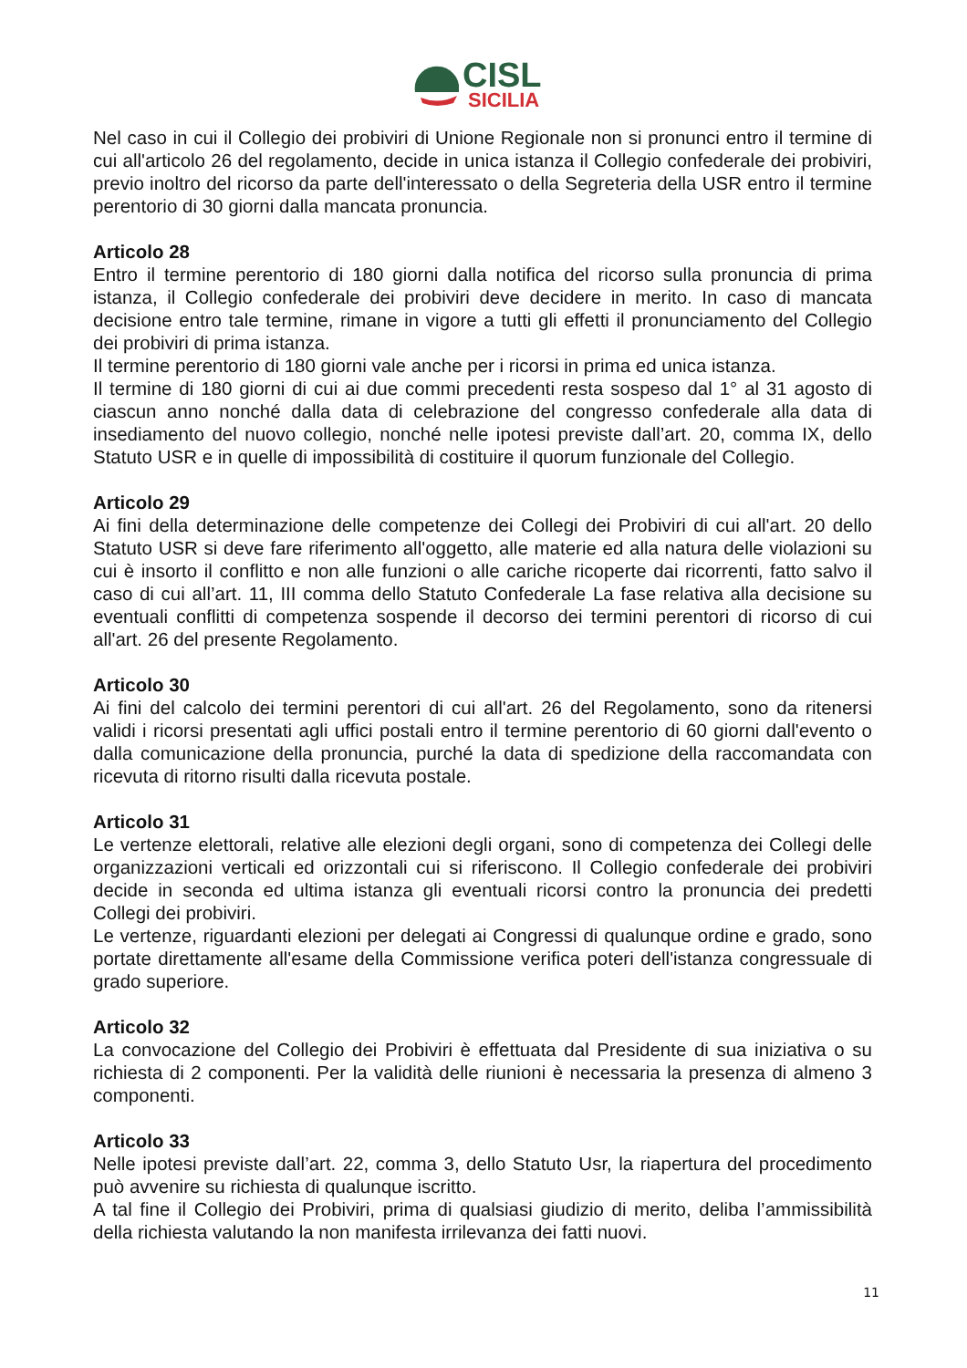CISL
SICILIA
Nel caso in cui il Collegio dei probiviri di Unione Regionale non si pronunci entro il termine di cui all'articolo 26 del regolamento, decide in unica istanza il Collegio confederale dei probiviri, previo inoltro del ricorso da parte dell'interessato o della Segreteria della USR entro il termine perentorio di 30 giorni dalla mancata pronuncia.
Articolo 28
Entro il termine perentorio di 180 giorni dalla notifica del ricorso sulla pronuncia di prima istanza, il Collegio confederale dei probiviri deve decidere in merito. In caso di mancata decisione entro tale termine, rimane in vigore a tutti gli effetti il pronunciamento del Collegio dei probiviri di prima istanza.
Il termine perentorio di 180 giorni vale anche per i ricorsi in prima ed unica istanza.
Il termine di 180 giorni di cui ai due commi precedenti resta sospeso dal 1° al 31 agosto di ciascun anno nonché dalla data di celebrazione del congresso confederale alla data di insediamento del nuovo collegio, nonché nelle ipotesi previste dall’art. 20, comma IX, dello Statuto USR e in quelle di impossibilità di costituire il quorum funzionale del Collegio.
Articolo 29
Ai fini della determinazione delle competenze dei Collegi dei Probiviri di cui all'art. 20 dello Statuto USR si deve fare riferimento all'oggetto, alle materie ed alla natura delle violazioni su cui è insorto il conflitto e non alle funzioni o alle cariche ricoperte dai ricorrenti, fatto salvo il caso di cui all’art. 11, III comma dello Statuto Confederale La fase relativa alla decisione su eventuali conflitti di competenza sospende il decorso dei termini perentori di ricorso di cui all'art. 26 del presente Regolamento.
Articolo 30
Ai fini del calcolo dei termini perentori di cui all'art. 26 del Regolamento, sono da ritenersi validi i ricorsi presentati agli uffici postali entro il termine perentorio di 60 giorni dall'evento o dalla comunicazione della pronuncia, purché la data di spedizione della raccomandata con ricevuta di ritorno risulti dalla ricevuta postale.
Articolo 31
Le vertenze elettorali, relative alle elezioni degli organi, sono di competenza dei Collegi delle organizzazioni verticali ed orizzontali cui si riferiscono. Il Collegio confederale dei probiviri decide in seconda ed ultima istanza gli eventuali ricorsi contro la pronuncia dei predetti Collegi dei probiviri.
Le vertenze, riguardanti elezioni per delegati ai Congressi di qualunque ordine e grado, sono portate direttamente all'esame della Commissione verifica poteri dell'istanza congressuale di grado superiore.
Articolo 32
La convocazione del Collegio dei Probiviri è effettuata dal Presidente di sua iniziativa o su richiesta di 2 componenti. Per la validità delle riunioni è necessaria la presenza di almeno 3 componenti.
Articolo 33
Nelle ipotesi previste dall’art. 22, comma 3, dello Statuto Usr, la riapertura del procedimento può avvenire su richiesta di qualunque iscritto.
A tal fine il Collegio dei Probiviri, prima di qualsiasi giudizio di merito, deliba l’ammissibilità della richiesta valutando la non manifesta irrilevanza dei fatti nuovi.
11